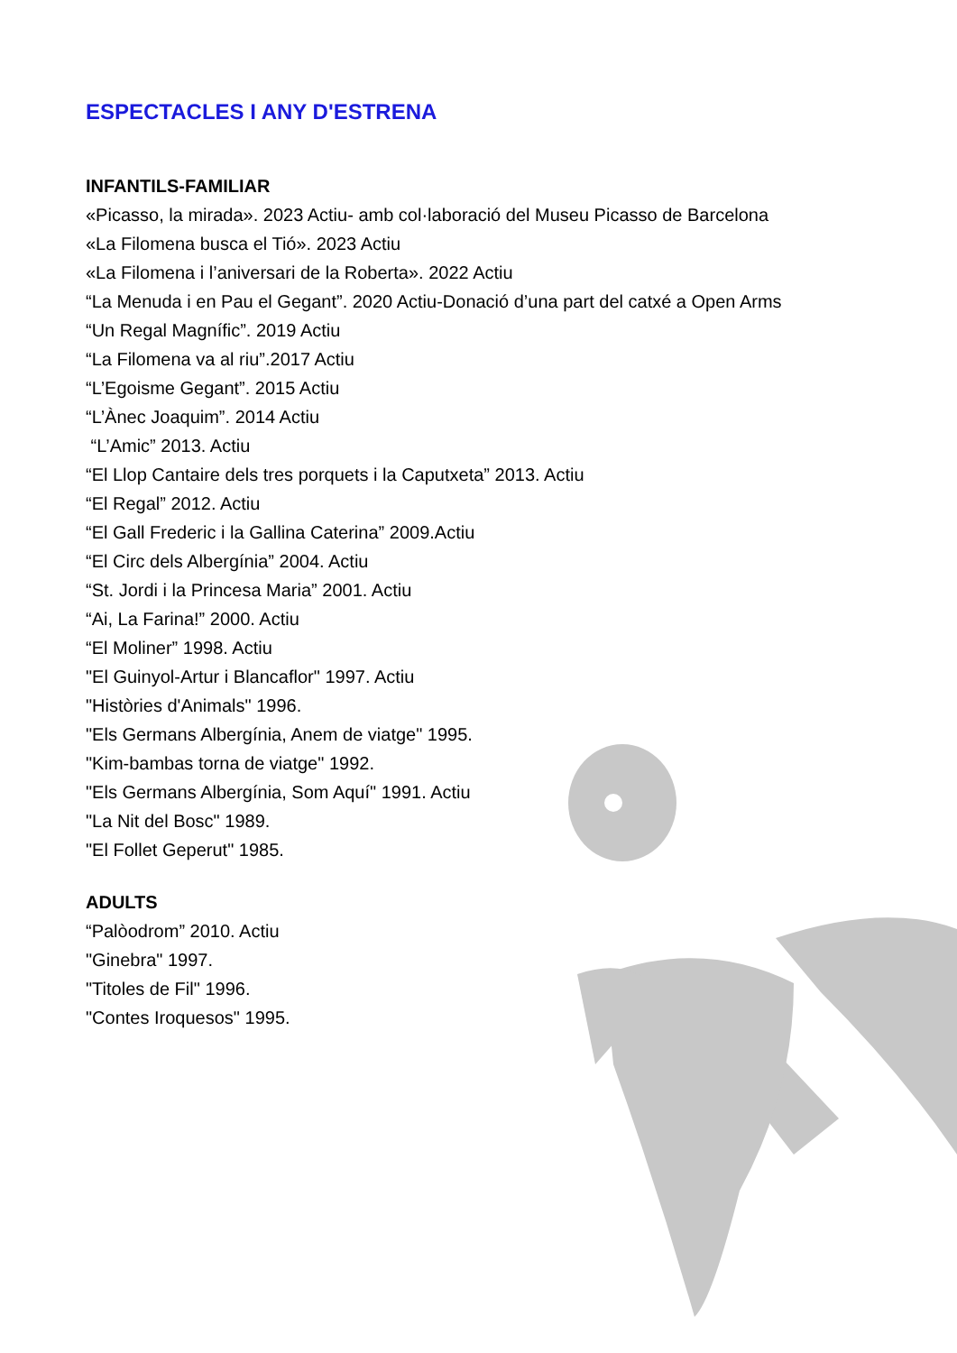ESPECTACLES I ANY D'ESTRENA
INFANTILS-FAMILIAR
«Picasso, la mirada». 2023 Actiu- amb col·laboració del Museu Picasso de Barcelona
«La Filomena busca el Tió». 2023 Actiu
«La Filomena i l’aniversari de la Roberta». 2022 Actiu
“La Menuda i en Pau el Gegant”. 2020 Actiu-Donació d’una part del catxé a Open Arms
“Un Regal Magnífic”. 2019 Actiu
“La Filomena va al riu”.2017 Actiu
“L’Egoisme Gegant”. 2015 Actiu
“L’Ànec Joaquim”. 2014 Actiu
“L’Amic” 2013. Actiu
“El Llop Cantaire dels tres porquets i la Caputxeta” 2013. Actiu
“El Regal” 2012. Actiu
“El Gall Frederic i la Gallina Caterina” 2009.Actiu
“El Circ dels Albergínia” 2004. Actiu
“St. Jordi i la Princesa Maria” 2001. Actiu
“Ai, La Farina!” 2000. Actiu
“El Moliner” 1998. Actiu
"El Guinyol-Artur i Blancaflor" 1997. Actiu
"Històries d'Animals" 1996.
"Els Germans Albergínia, Anem de viatge" 1995.
"Kim-bambas torna de viatge" 1992.
"Els Germans Albergínia, Som Aquí" 1991. Actiu
"La Nit del Bosc" 1989.
"El Follet Geperut" 1985.
ADULTS
“Palòodrom” 2010. Actiu
"Ginebra" 1997.
"Titoles de Fil" 1996.
"Contes Iroquesos" 1995.